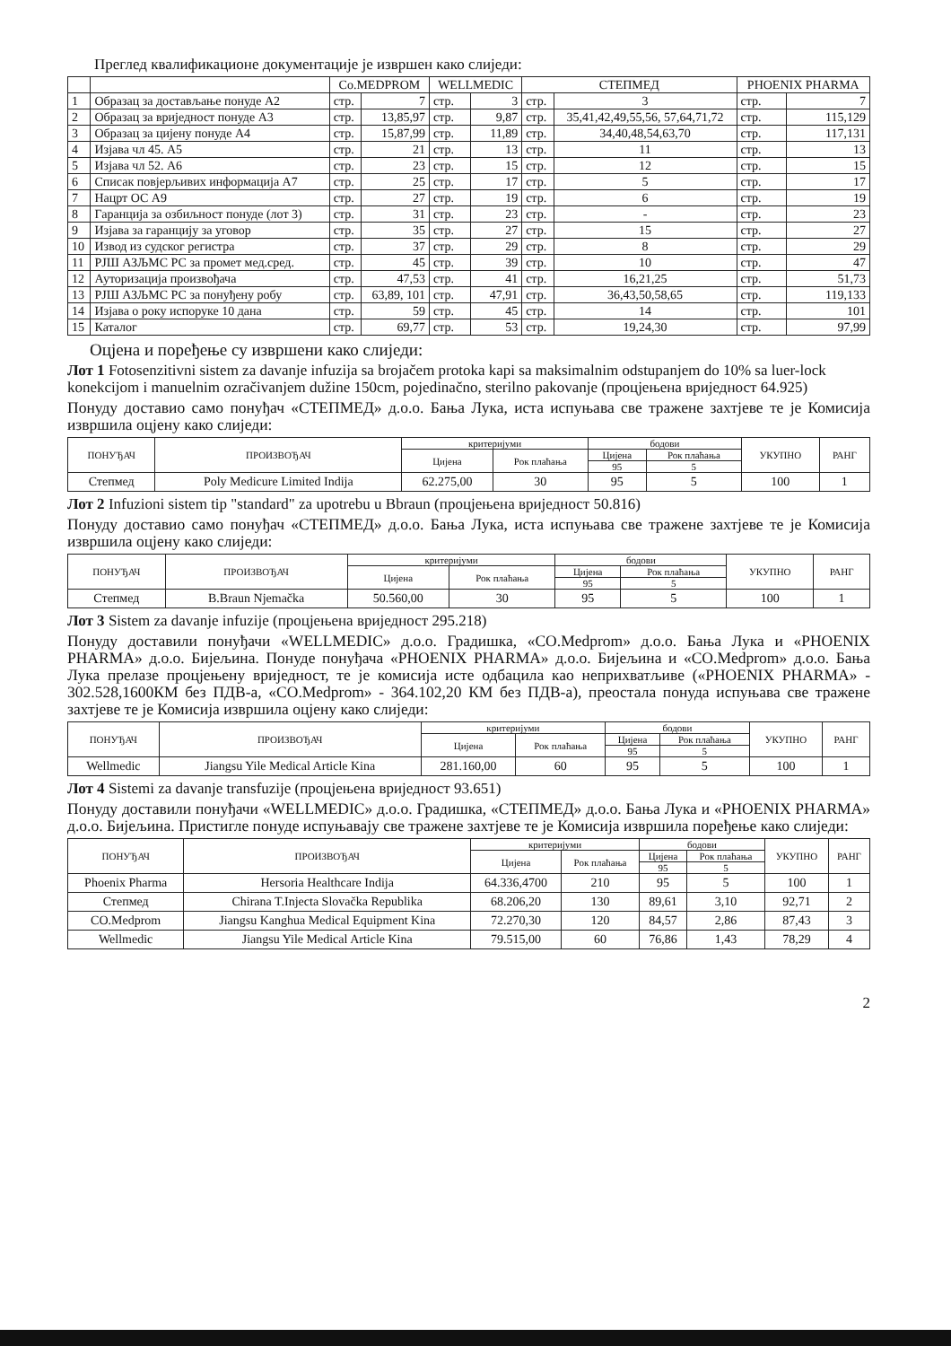Преглед квалификационе документације је извршен како слиједи:
| | | Co.MEDPROM | | WELLMEDIC | | СТЕПМЕД | | PHOENIX PHARMA | |
| 1 | Образац за достављање понуде A2 | стр. | 7 | стр. | 3 | стр. | 3 | стр. | 7 |
| 2 | Образац за вриједност понуде A3 | стр. | 13,85,97 | стр. | 9,87 | стр. | 35,41,42,49,55,56, 57,64,71,72 | стр. | 115,129 |
| 3 | Образац за цијену понуде A4 | стр. | 15,87,99 | стр. | 11,89 | стр. | 34,40,48,54,63,70 | стр. | 117,131 |
| 4 | Изјава чл 45. A5 | стр. | 21 | стр. | 13 | стр. | 11 | стр. | 13 |
| 5 | Изјава чл 52. A6 | стр. | 23 | стр. | 15 | стр. | 12 | стр. | 15 |
| 6 | Списак повјерљивих информација A7 | стр. | 25 | стр. | 17 | стр. | 5 | стр. | 17 |
| 7 | Нацрт ОС A9 | стр. | 27 | стр. | 19 | стр. | 6 | стр. | 19 |
| 8 | Гаранција за озбиљност понуде (лот 3) | стр. | 31 | стр. | 23 | стр. | - | стр. | 23 |
| 9 | Изјава за гаранцију за уговор | стр. | 35 | стр. | 27 | стр. | 15 | стр. | 27 |
| 10 | Извод из судског регистра | стр. | 37 | стр. | 29 | стр. | 8 | стр. | 29 |
| 11 | РЈШ АЗЉМС РС за промет мед.сред. | стр. | 45 | стр. | 39 | стр. | 10 | стр. | 47 |
| 12 | Ауторизација произвођача | стр. | 47,53 | стр. | 41 | стр. | 16,21,25 | стр. | 51,73 |
| 13 | РЈШ АЗЉМС РС за понуђену робу | стр. | 63,89, 101 | стр. | 47,91 | стр. | 36,43,50,58,65 | стр. | 119,133 |
| 14 | Изјава о року испоруке 10 дана | стр. | 59 | стр. | 45 | стр. | 14 | стр. | 101 |
| 15 | Каталог | стр. | 69,77 | стр. | 53 | стр. | 19,24,30 | стр. | 97,99 |
Оцјена и поређење су извршени како слиједи:
Лот 1 Fotosenzitivni sistem za davanje infuzija sa brojačem protoka kapi sa maksimalnim odstupanjem do 10% sa luer-lock konekcijom i manuelnim ozračivanjem dužine 150cm, pojedinačno, sterilno pakovanje (процјењена вриједност 64.925)
Понуду доставио само понуђач «СТЕПМЕД» д.о.о. Бања Лука, иста испуњава све тражене захтјеве те је Комисија извршила оцјену како слиједи:
| ПОНУЂАЧ | ПРОИЗВОЂАЧ | критеријуми | | бодови | | УКУПНО | РАНГ |
| --- | --- | --- | --- | --- | --- | --- | --- |
| | | Цијена | Рок плаћања | Цијена | Рок плаћања | | |
| | | | | 95 | 5 | | |
| Степмед | Poly Medicure Limited Indija | 62.275,00 | 30 | 95 | 5 | 100 | 1 |
Лот 2 Infuzioni sistem tip "standard" za upotrebu u Bbraun (процјењена вриједност 50.816)
Понуду доставио само понуђач «СТЕПМЕД» д.о.о. Бања Лука, иста испуњава све тражене захтјеве те је Комисија извршила оцјену како слиједи:
| ПОНУЂАЧ | ПРОИЗВОЂАЧ | критеријуми | | бодови | | УКУПНО | РАНГ |
| --- | --- | --- | --- | --- | --- | --- | --- |
| | | Цијена | Рок плаћања | Цијена | Рок плаћања | | |
| | | | | 95 | 5 | | |
| Степмед | B.Braun Njemačka | 50.560,00 | 30 | 95 | 5 | 100 | 1 |
Лот 3 Sistem za davanje infuzije (процјењена вриједност 295.218)
Понуду доставили понуђачи «WELLMEDIC» д.о.о. Градишка, «CO.Medprom» д.о.о. Бања Лука и «PHOENIX PHARMA» д.о.о. Бијељина. Понуде понуђача «PHOENIX PHARMA» д.о.о. Бијељина и «CO.Medprom» д.о.о. Бања Лука прелазе процјењену вриједност, те је комисија исте одбацила као неприхватљиве («PHOENIX PHARMA» - 302.528,1600КМ без ПДВ-а, «CO.Medprom» - 364.102,20 КМ без ПДВ-а), преостала понуда испуњава све тражене захтјеве те је Комисија извршила оцјену како слиједи:
| ПОНУЂАЧ | ПРОИЗВОЂАЧ | критеријуми | | бодови | | УКУПНО | РАНГ |
| --- | --- | --- | --- | --- | --- | --- | --- |
| | | Цијена | Рок плаћања | Цијена | Рок плаћања | | |
| | | | | 95 | 5 | | |
| Wellmedic | Jiangsu Yile Medical Article Kina | 281.160,00 | 60 | 95 | 5 | 100 | 1 |
Лот 4 Sistemi za davanje transfuzije (процјењена вриједност 93.651)
Понуду доставили понуђачи «WELLMEDIC» д.о.о. Градишка, «СТЕПМЕД» д.о.о. Бања Лука и «PHOENIX PHARMA» д.о.о. Бијељина. Пристигле понуде испуњавају све тражене захтјеве те је Комисија извршила поређење како слиједи:
| ПОНУЂАЧ | ПРОИЗВОЂАЧ | критеријуми | | бодови | | УКУПНО | РАНГ |
| --- | --- | --- | --- | --- | --- | --- | --- |
| | | Цијена | Рок плаћања | Цијена | Рок плаћања | | |
| | | | | 95 | 5 | | |
| Phoenix Pharma | Hersoria Healthcare Indija | 64.336,4700 | 210 | 95 | 5 | 100 | 1 |
| Степмед | Chirana T.Injecta Slovačka Republika | 68.206,20 | 130 | 89,61 | 3,10 | 92,71 | 2 |
| CO.Medprom | Jiangsu Kanghua Medical Equipment Kina | 72.270,30 | 120 | 84,57 | 2,86 | 87,43 | 3 |
| Wellmedic | Jiangsu Yile Medical Article Kina | 79.515,00 | 60 | 76,86 | 1,43 | 78,29 | 4 |
2